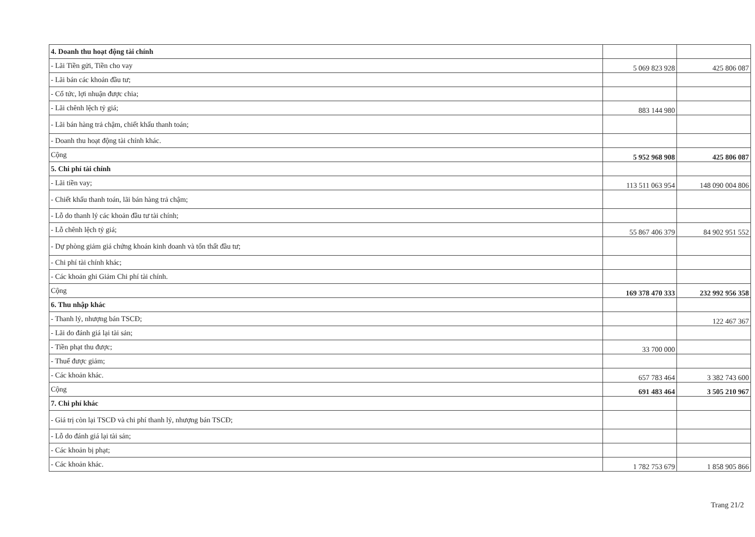| 4. Doanh thu hoạt động tài chính | | |
| - Lãi Tiền gửi, Tiền cho vay | 5 069 823 928 | 425 806 087 |
| - Lãi bán các khoản đầu tư; | | |
| - Cổ tức, lợi nhuận được chia; | | |
| - Lãi chênh lệch tỷ giá; | 883 144 980 | |
| - Lãi bán hàng trả chậm, chiết khấu thanh toán; | | |
| - Doanh thu hoạt động tài chính khác. | | |
| Cộng | 5 952 968 908 | 425 806 087 |
| 5. Chi phí tài chính | | |
| - Lãi tiền vay; | 113 511 063 954 | 148 090 004 806 |
| - Chiết khấu thanh toán, lãi bán hàng trả chậm; | | |
| - Lỗ do thanh lý các khoản đầu tư tài chính; | | |
| - Lỗ chênh lệch tỷ giá; | 55 867 406 379 | 84 902 951 552 |
| - Dự phòng giảm giá chứng khoán kinh doanh và tổn thất đầu tư; | | |
| - Chi phí tài chính khác; | | |
| - Các khoản ghi Giảm Chi phí tài chính. | | |
| Cộng | 169 378 470 333 | 232 992 956 358 |
| 6. Thu nhập khác | | |
| - Thanh lý, nhượng bán TSCĐ; | | 122 467 367 |
| - Lãi do đánh giá lại tài sản; | | |
| - Tiền phạt thu được; | 33 700 000 | |
| - Thuế được giảm; | | |
| - Các khoản khác. | 657 783 464 | 3 382 743 600 |
| Cộng | 691 483 464 | 3 505 210 967 |
| 7. Chi phí khác | | |
| - Giá trị còn lại TSCĐ và chi phí thanh lý, nhượng bán TSCĐ; | | |
| - Lỗ do đánh giá lại tài sản; | | |
| - Các khoản bị phạt; | | |
| - Các khoản khác. | 1 782 753 679 | 1 858 905 866 |
Trang 21/2